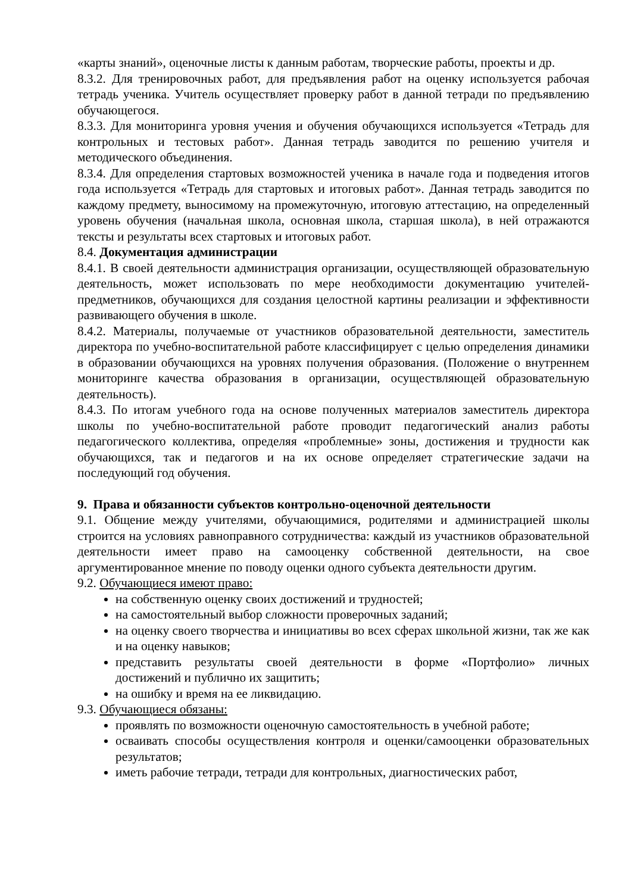«карты знаний», оценочные листы к данным работам, творческие работы, проекты и др.
8.3.2. Для тренировочных работ, для предъявления работ на оценку используется рабочая тетрадь ученика. Учитель осуществляет проверку работ в данной тетради по предъявлению обучающегося.
8.3.3. Для мониторинга уровня учения и обучения обучающихся используется «Тетрадь для контрольных и тестовых работ». Данная тетрадь заводится по решению учителя и методического объединения.
8.3.4. Для определения стартовых возможностей ученика в начале года и подведения итогов года используется «Тетрадь для стартовых и итоговых работ». Данная тетрадь заводится по каждому предмету, выносимому на промежуточную, итоговую аттестацию, на определенный уровень обучения (начальная школа, основная школа, старшая школа), в ней отражаются тексты и результаты всех стартовых и итоговых работ.
8.4. Документация администрации
8.4.1. В своей деятельности администрация организации, осуществляющей образовательную деятельность, может использовать по мере необходимости документацию учителей-предметников, обучающихся для создания целостной картины реализации и эффективности развивающего обучения в школе.
8.4.2. Материалы, получаемые от участников образовательной деятельности, заместитель директора по учебно-воспитательной работе классифицирует с целью определения динамики в образовании обучающихся на уровнях получения образования. (Положение о внутреннем мониторинге качества образования в организации, осуществляющей образовательную деятельность).
8.4.3. По итогам учебного года на основе полученных материалов заместитель директора школы по учебно-воспитательной работе проводит педагогический анализ работы педагогического коллектива, определяя «проблемные» зоны, достижения и трудности как обучающихся, так и педагогов и на их основе определяет стратегические задачи на последующий год обучения.
9. Права и обязанности субъектов контрольно-оценочной деятельности
9.1. Общение между учителями, обучающимися, родителями и администрацией школы строится на условиях равноправного сотрудничества: каждый из участников образовательной деятельности имеет право на самооценку собственной деятельности, на свое аргументированное мнение по поводу оценки одного субъекта деятельности другим.
9.2. Обучающиеся имеют право:
на собственную оценку своих достижений и трудностей;
на самостоятельный выбор сложности проверочных заданий;
на оценку своего творчества и инициативы во всех сферах школьной жизни, так же как и на оценку навыков;
представить результаты своей деятельности в форме «Портфолио» личных достижений и публично их защитить;
на ошибку и время на ее ликвидацию.
9.3. Обучающиеся обязаны:
проявлять по возможности оценочную самостоятельность в учебной работе;
осваивать способы осуществления контроля и оценки/самооценки образовательных результатов;
иметь рабочие тетради, тетради для контрольных, диагностических работ,